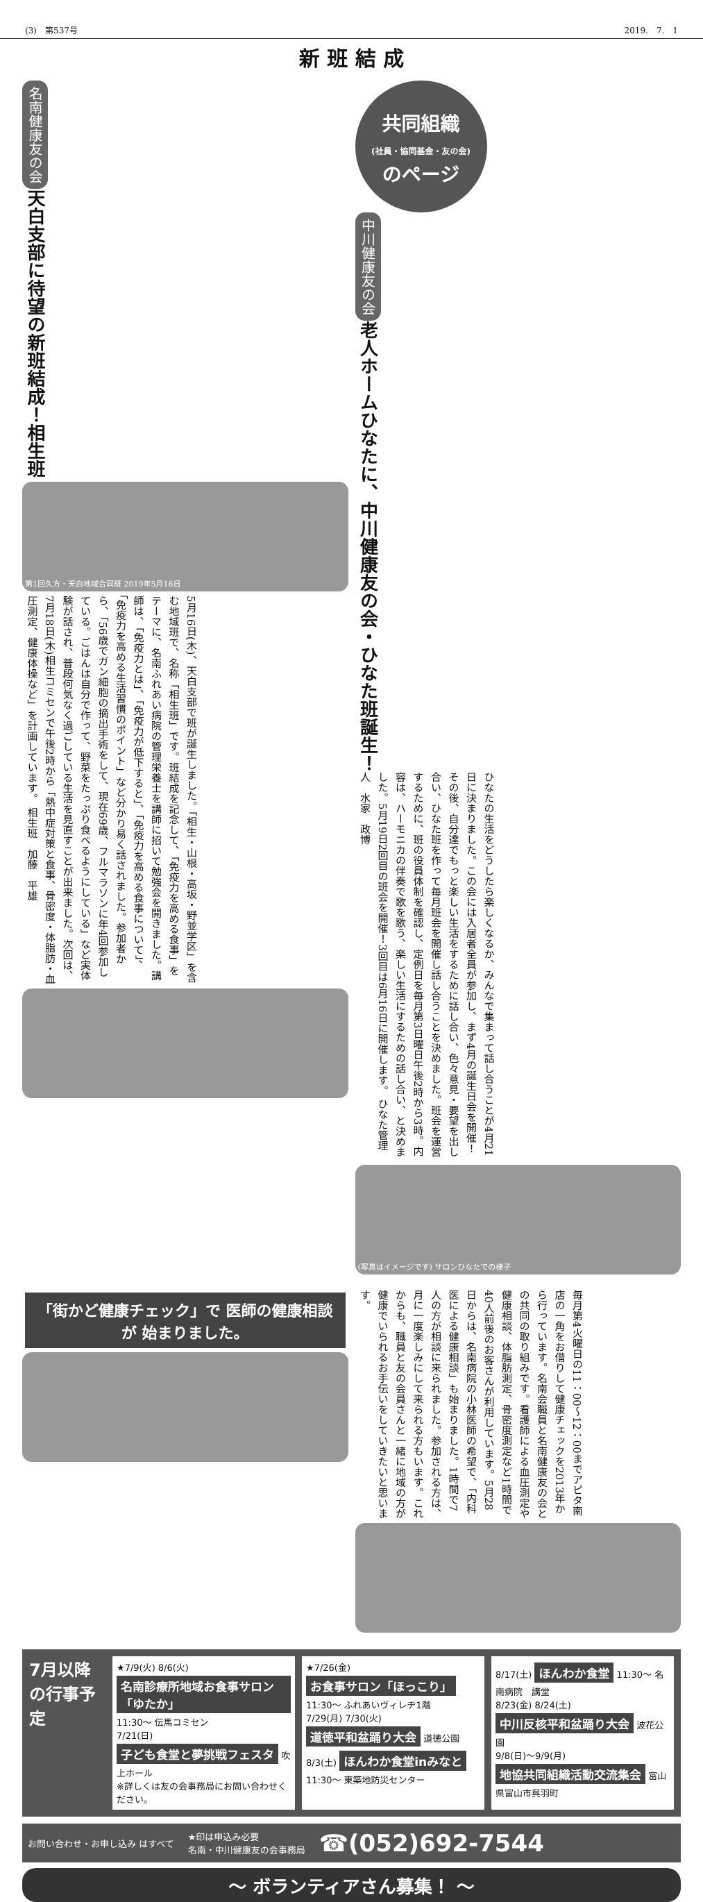(3)　第537号 2019.　7.　1
新 班 結 成
名南健康友の会
天白支部に待望の新班結成！相生班
第1回久方・天白地域合同班 2019年5月16日
5月16日(木)、天白支部で班が誕生しました。「相生・山根・高坂・野並学区」を含む地域班で、名称「相生班」です。班結成を記念して、「免疫力を高める食事」をテーマに、名南ふれあい病院の管理栄養士を講師に招いて勉強会を開きました。講師は、「免疫力とは」、「免疫力が低下すると」、「免疫力を高める食事について」、「免疫力を高める生活習慣のポイント」など分かり易く話されました。参加者から、「56歳でガン細胞の摘出手術をして、現在69歳、フルマラソンに年4回参加している。ごはんは自分で作って、野菜をたっぷり食べるようにしている」など実体験が話され、普段何気なく過ごしている生活を見直すことが出来ました。次回は、7月18日(木)相生コミセンで午後2時から「熱中症対策と食事、骨密度・体脂肪・血圧測定、健康体操など」を計画しています。 相生班　加藤　平雄
共同組織
(社員・協同基金・友の会)
のページ
中川健康友の会
老人ホームひなたに、中川健康友の会・ひなた班誕生！
ひなたの生活をどうしたら楽しくなるか、みんなで集まって話し合うことが4月21日に決まりました。この会には入居者全員が参加し、まず4月の誕生日会を開催！その後、自分達でもっと楽しい生活をするために話し合い、色々意見・要望を出し合い、ひなた班を作って毎月班会を開催し話し合うことを決めました。班会を運営するために、班の役員体制を確認し、定例日を毎月第3日曜日午後2時から3時。内容は、ハーモニカの伴奏で歌を歌う、楽しい生活にするための話し合い、と決めました。5月19日2回目の班会を開催！3回目は6月16日に開催します。 ひなた管理人　水家　政博
(写真はイメージです) サロンひなたでの様子
「街かど健康チェック」で 医師の健康相談が 始まりました。
毎月第4火曜日の11：00〜12：00までアピタ南店の一角をお借りして健康チェックを2013年から行っています。名南会職員と名南健康友の会との共同の取り組みです。看護師による血圧測定や健康相談、体脂肪測定、骨密度測定など1時間で40人前後のお客さんが利用しています。5月28日からは、名南病院の小林医師の希望で、「内科医による健康相談」も始まりました。1時間で7人の方が相談に来られました。参加される方は、月に一度楽しみにして来られる方もいます。これからも、職員と友の会員さんと一緒に地域の方が健康でいられるお手伝いをしていきたいと思います。
7月以降の行事予定
★7/9(火) 8/6(火) 名南診療所地域お食事サロン「ゆたか」 11:30〜 伝馬コミセン
7/21(日) 子ども食堂と夢挑戦フェスタ 吹上ホール
※詳しくは友の会事務局にお問い合わせください。
★7/26(金) お食事サロン「ほっこり」 11:30〜 ふれあいヴィレヂ1階
7/29(月) 7/30(火) 道徳平和盆踊り大会 道徳公園
8/3(土) ほんわか食堂inみなと 11:30〜 東築地防災センター
8/17(土) ほんわか食堂 11:30〜 名南病院　講堂
8/23(金) 8/24(土) 中川反核平和盆踊り大会 波花公園
9/8(日)〜9/9(月) 地協共同組織活動交流集会 富山県富山市呉羽町
お問い合わせ・お申し込み はすべて ★印は申込み必要
名南・中川健康友の会事務局 ☎(052)692-7544
〜 ボランティアさん募集！ 〜